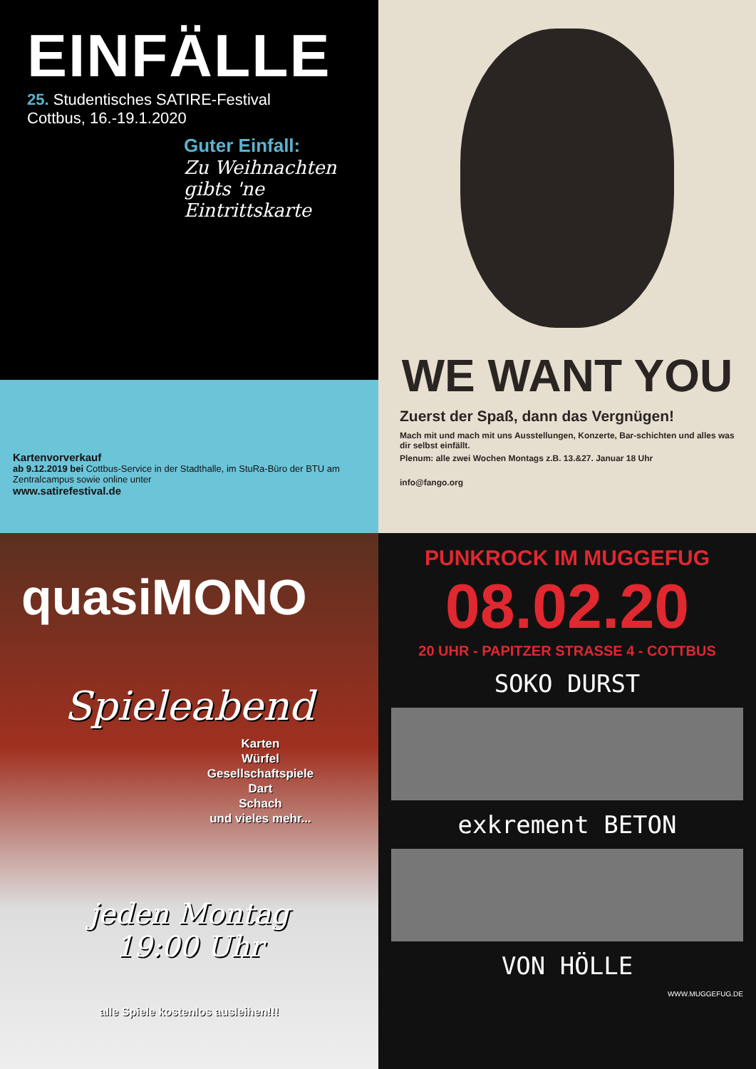EINFÄLLE
25. Studentisches SATIRE-Festival
Cottbus, 16.-19.1.2020
Guter Einfall:
Zu Weihnachten gibts 'ne Eintrittskarte
Kartenvorverkauf
ab 9.12.2019 bei Cottbus-Service in der Stadthalle, im StuRa-Büro der BTU am Zentralcampus sowie online unter
www.satirefestival.de
WE WANT YOU
Zuerst der Spaß, dann das Vergnügen!
Mach mit und mach mit uns Ausstellungen, Konzerte, Bar-schichten und alles was dir selbst einfällt.
Plenum: alle zwei Wochen Montags z.B. 13.&27. Januar 18 Uhr
info@fango.org
quasiMONO
Spieleabend
Karten
Würfel
Gesellschaftspiele
Dart
Schach
und vieles mehr...
jeden Montag
19:00 Uhr
alle Spiele kostenlos ausleihen!!!
PUNKROCK IM MUGGEFUG
08.02.20
20 UHR - PAPITZER STRASSE 4 - COTTBUS
SOKO DURST
exkrement BETON
VON HÖLLE
WWW.MUGGEFUG.DE